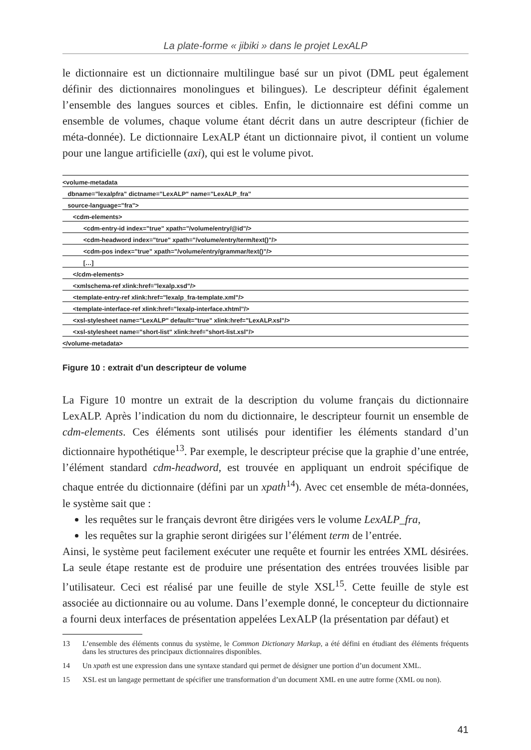La plate-forme « jibiki » dans le projet LexALP
le dictionnaire est un dictionnaire multilingue basé sur un pivot (DML peut également définir des dictionnaires monolingues et bilingues). Le descripteur définit également l’ensemble des langues sources et cibles. Enfin, le dictionnaire est défini comme un ensemble de volumes, chaque volume étant décrit dans un autre descripteur (fichier de méta-donnée). Le dictionnaire LexALP étant un dictionnaire pivot, il contient un volume pour une langue artificielle (axi), qui est le volume pivot.
<volume-metadata
dbname="lexalpfra" dictname="LexALP" name="LexALP_fra"
source-language="fra">
<cdm-elements>
<cdm-entry-id index="true" xpath="/volume/entry/@id"/>
<cdm-headword index="true" xpath="/volume/entry/term/text()"/>
<cdm-pos index="true" xpath="/volume/entry/grammar/text()"/>
[…]
</cdm-elements>
<xmlschema-ref xlink:href="lexalp.xsd"/>
<template-entry-ref xlink:href="lexalp_fra-template.xml"/>
<template-interface-ref xlink:href="lexalp-interface.xhtml"/>
<xsl-stylesheet name="LexALP" default="true" xlink:href="LexALP.xsl"/>
<xsl-stylesheet name="short-list" xlink:href="short-list.xsl"/>
</volume-metadata>
Figure 10 : extrait d’un descripteur de volume
La Figure 10 montre un extrait de la description du volume français du dictionnaire LexALP. Après l’indication du nom du dictionnaire, le descripteur fournit un ensemble de cdm-elements. Ces éléments sont utilisés pour identifier les éléments standard d’un dictionnaire hypothétique<sup>13</sup>. Par exemple, le descripteur précise que la graphie d’une entrée, l’élément standard cdm-headword, est trouvée en appliquant un endroit spécifique de chaque entrée du dictionnaire (défini par un xpath<sup>14</sup>). Avec cet ensemble de méta-données, le système sait que :
les requêtes sur le français devront être dirigées vers le volume LexALP_fra,
les requêtes sur la graphie seront dirigées sur l’élément term de l’entrée.
Ainsi, le système peut facilement exécuter une requête et fournir les entrées XML désirées. La seule étape restante est de produire une présentation des entrées trouvées lisible par l’utilisateur. Ceci est réalisé par une feuille de style XSL<sup>15</sup>. Cette feuille de style est associée au dictionnaire ou au volume. Dans l’exemple donné, le concepteur du dictionnaire a fourni deux interfaces de présentation appelées LexALP (la présentation par défaut) et
13
L’ensemble des éléments connus du système, le Common Dictionary Markup, a été défini en étudiant des éléments fréquents dans les structures des principaux dictionnaires disponibles.
14
Un xpath est une expression dans une syntaxe standard qui permet de désigner une portion d’un document XML.
15
XSL est un langage permettant de spécifier une transformation d’un document XML en une autre forme (XML ou non).
41